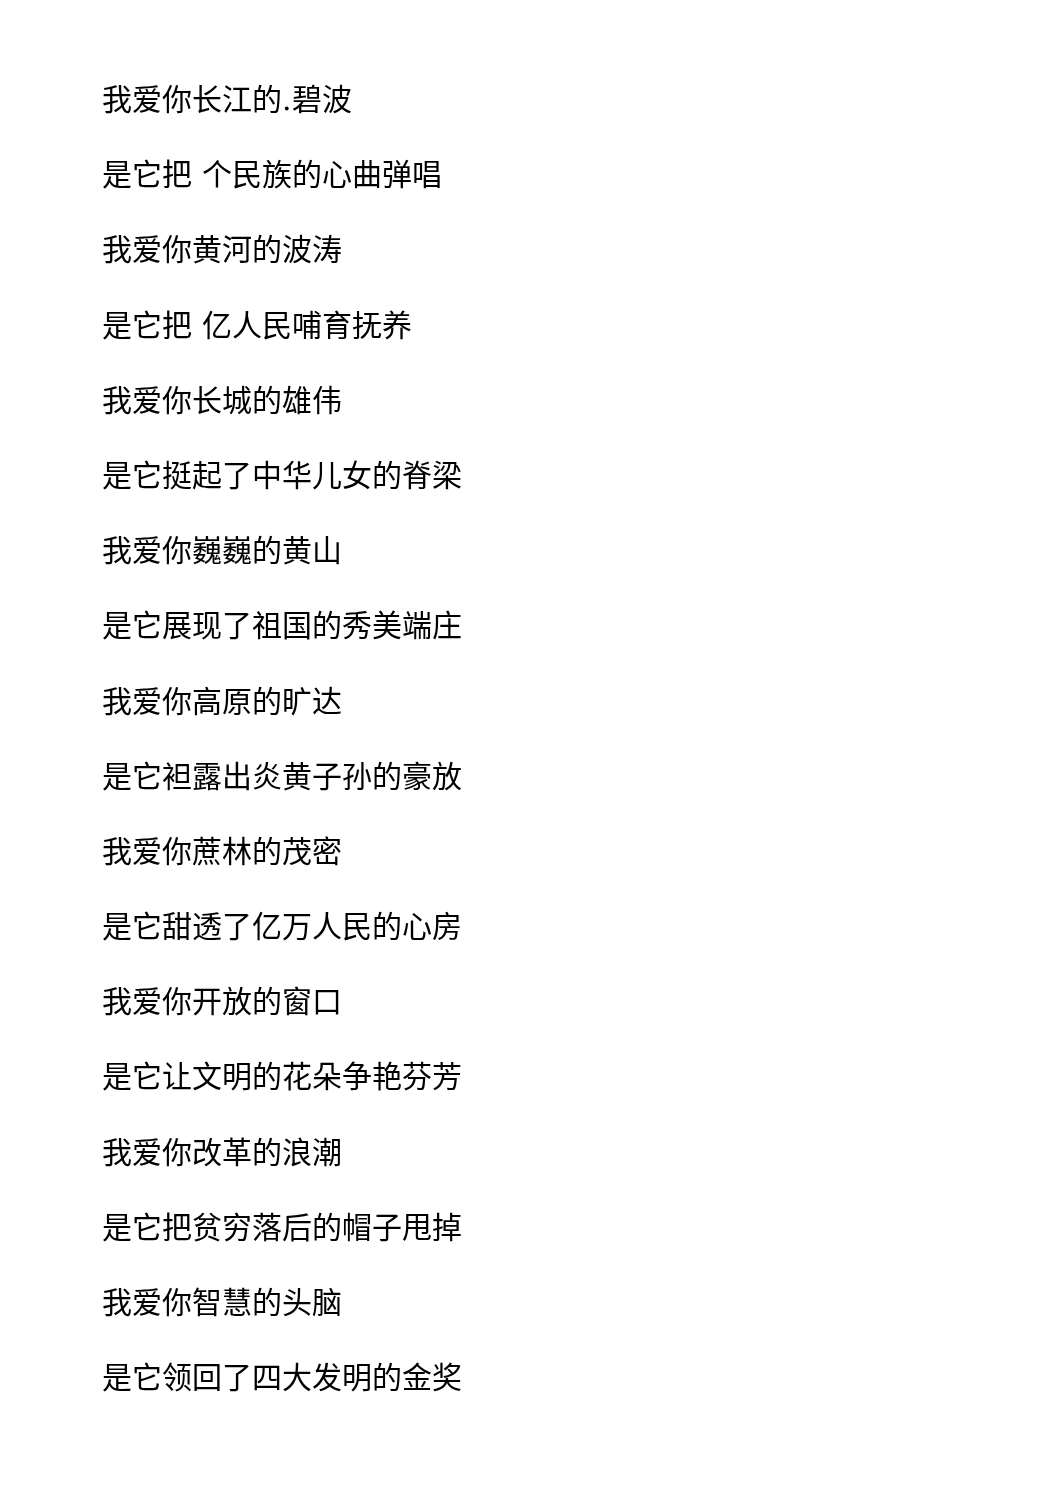我爱你长江的.碧波
是它把 个民族的心曲弹唱
我爱你黄河的波涛
是它把 亿人民哺育抚养
我爱你长城的雄伟
是它挺起了中华儿女的脊梁
我爱你巍巍的黄山
是它展现了祖国的秀美端庄
我爱你高原的旷达
是它袒露出炎黄子孙的豪放
我爱你蔗林的茂密
是它甜透了亿万人民的心房
我爱你开放的窗口
是它让文明的花朵争艳芬芳
我爱你改革的浪潮
是它把贫穷落后的帽子甩掉
我爱你智慧的头脑
是它领回了四大发明的金奖